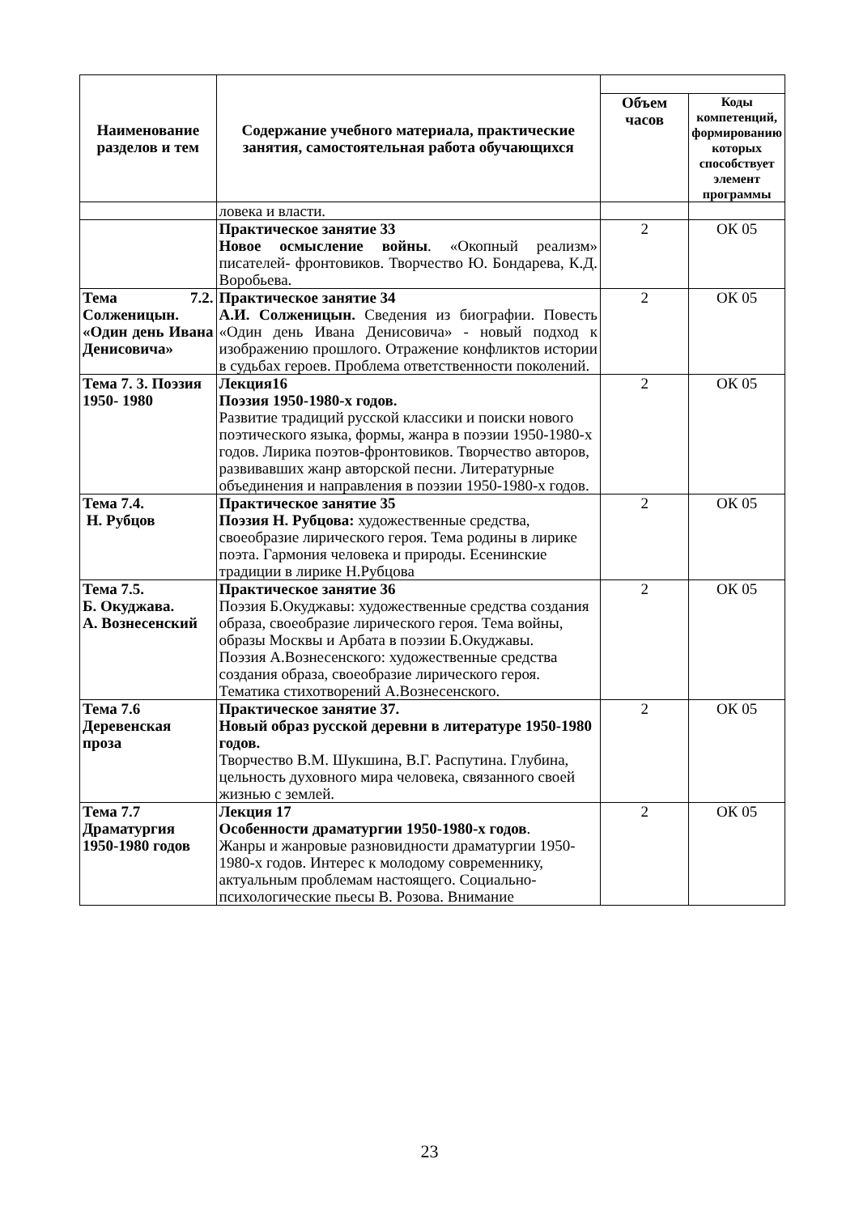| Наименование разделов и тем | Содержание учебного материала, практические занятия, самостоятельная работа обучающихся | | |
| --- | --- | --- | --- |
| | | Объем часов | Коды компетенций, формированию которых способствует элемент программы |
| | ловека и власти. | | |
| | Практическое занятие 33 Новое осмысление войны . «Окопный реализм» писателей- фронтовиков. Творчество Ю. Бондарева, К.Д. Воробьева. | 2 | ОК 05 |
| Тема 7.2. Солженицын. «Один день Ивана Денисовича» | Практическое занятие 34 А.И. Солженицын. Сведения из биографии. Повесть «Один день Ивана Денисовича» - новый подход к изображению прошлого. Отражение конфликтов истории в судьбах героев. Проблема ответственности поколений. | 2 | ОК 05 |
| Тема 7. 3. Поэзия 1950- 1980 | Лекция16 Поэзия 1950-1980-х годов. Развитие традиций русской классики и поиски нового поэтического языка, формы, жанра в поэзии 1950-1980-х годов. Лирика поэтов-фронтовиков. Творчество авторов, развивавших жанр авторской песни. Литературные объединения и направления в поэзии 1950-1980-х годов. | 2 | ОК 05 |
| Тема 7.4. Н. Рубцов | Практическое занятие 35 Поэзия Н. Рубцова: художественные средства, своеобразие лирического героя. Тема родины в лирике поэта. Гармония человека и природы. Есенинские традиции в лирике Н.Рубцова | 2 | ОК 05 |
| Тема 7.5. Б. Окуджава. А. Вознесенский | Практическое занятие 36 Поэзия Б.Окуджавы: художественные средства создания образа, своеобразие лирического героя. Тема войны, образы Москвы и Арбата в поэзии Б.Окуджавы. Поэзия А.Вознесенского: художественные средства создания образа, своеобразие лирического героя. Тематика стихотворений А.Вознесенского. | 2 | ОК 05 |
| Тема 7.6 Деревенская проза | Практическое занятие 37. Новый образ русской деревни в литературе 1950-1980 годов. Творчество В.М. Шукшина, В.Г. Распутина. Глубина, цельность духовного мира человека, связанного своей жизнью с землей. | 2 | ОК 05 |
| Тема 7.7 Драматургия 1950-1980 годов | Лекция 17 Особенности драматургии 1950-1980-х годов . Жанры и жанровые разновидности драматургии 1950-1980-х годов. Интерес к молодому современнику, актуальным проблемам настоящего. Социально-психологические пьесы В. Розова. Внимание | 2 | ОК 05 |
23